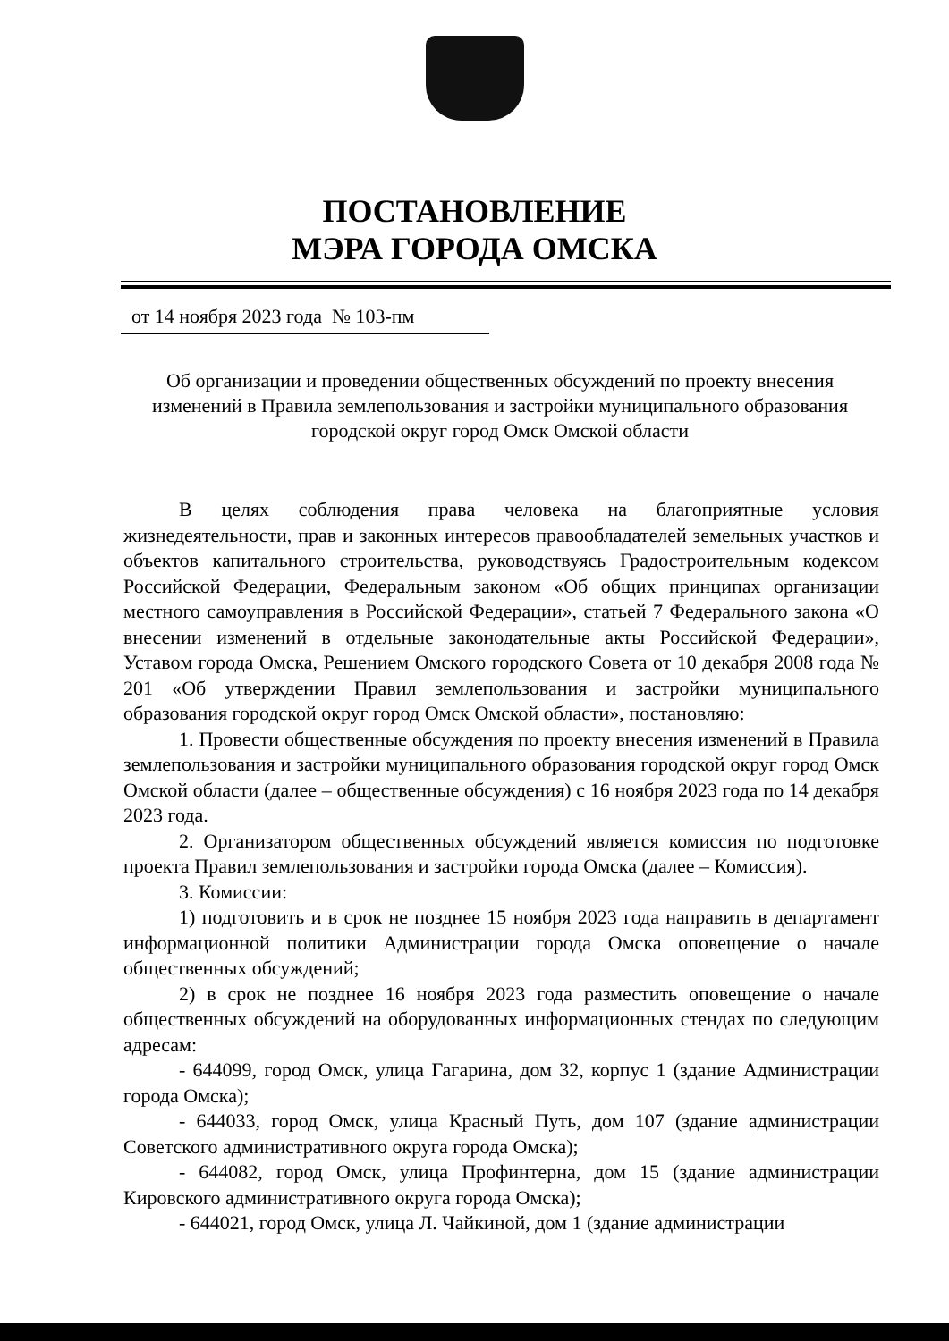ПОСТАНОВЛЕНИЕ
МЭРА ГОРОДА ОМСКА
от 14 ноября 2023 года № 103-пм
Об организации и проведении общественных обсуждений по проекту внесения изменений в Правила землепользования и застройки муниципального образования городской округ город Омск Омской области
В целях соблюдения права человека на благоприятные условия жизнедеятельности, прав и законных интересов правообладателей земельных участков и объектов капитального строительства, руководствуясь Градостроительным кодексом Российской Федерации, Федеральным законом «Об общих принципах организации местного самоуправления в Российской Федерации», статьей 7 Федерального закона «О внесении изменений в отдельные законодательные акты Российской Федерации», Уставом города Омска, Решением Омского городского Совета от 10 декабря 2008 года № 201 «Об утверждении Правил землепользования и застройки муниципального образования городской округ город Омск Омской области», постановляю:
1. Провести общественные обсуждения по проекту внесения изменений в Правила землепользования и застройки муниципального образования городской округ город Омск Омской области (далее – общественные обсуждения) с 16 ноября 2023 года по 14 декабря 2023 года.
2. Организатором общественных обсуждений является комиссия по подготовке проекта Правил землепользования и застройки города Омска (далее – Комиссия).
3. Комиссии:
1) подготовить и в срок не позднее 15 ноября 2023 года направить в департамент информационной политики Администрации города Омска оповещение о начале общественных обсуждений;
2) в срок не позднее 16 ноября 2023 года разместить оповещение о начале общественных обсуждений на оборудованных информационных стендах по следующим адресам:
- 644099, город Омск, улица Гагарина, дом 32, корпус 1 (здание Администрации города Омска);
- 644033, город Омск, улица Красный Путь, дом 107 (здание администрации Советского административного округа города Омска);
- 644082, город Омск, улица Профинтерна, дом 15 (здание администрации Кировского административного округа города Омска);
- 644021, город Омск, улица Л. Чайкиной, дом 1 (здание администрации